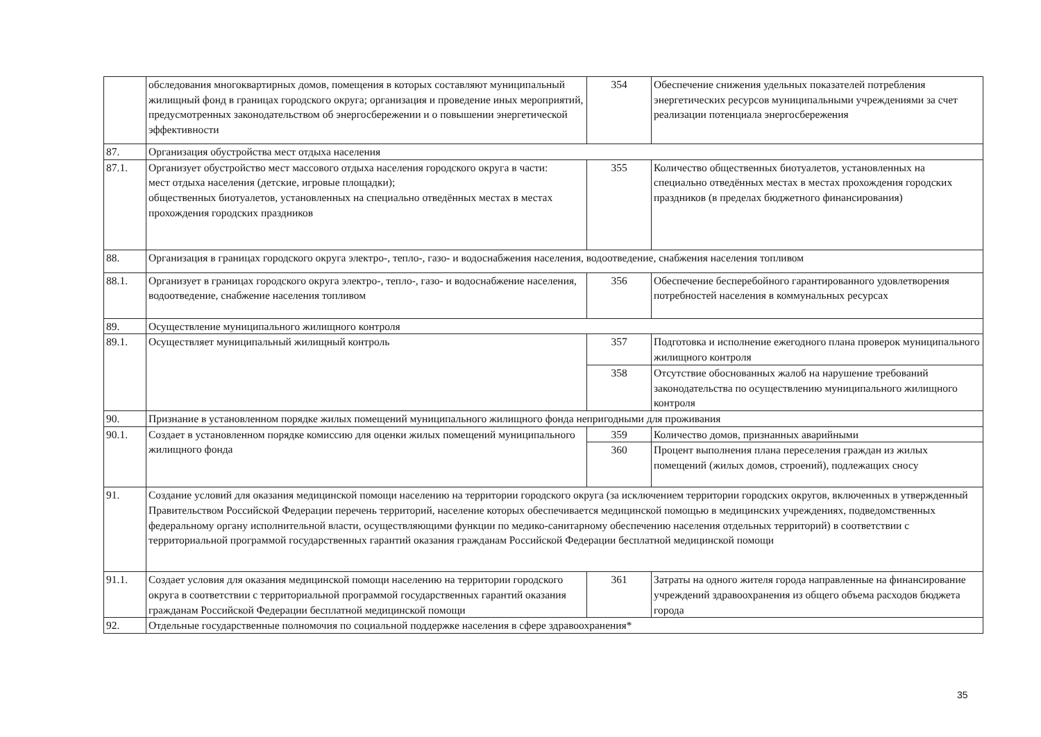| | обследования многоквартирных домов, помещения в которых составляют муниципальный жилищный фонд в границах городского округа; организация и проведение иных мероприятий, предусмотренных законодательством об энергосбережении и о повышении энергетической эффективности | 354 | Обеспечение снижения удельных показателей потребления энергетических ресурсов муниципальными учреждениями за счет реализации потенциала энергосбережения |
| 87. | Организация обустройства мест отдыха населения | | |
| 87.1. | Организует обустройство мест массового отдыха населения городского округа в части: мест отдыха населения (детские, игровые площадки); общественных биотуалетов, установленных на специально отведённых местах в местах прохождения городских праздников | 355 | Количество общественных биотуалетов, установленных на специально отведённых местах в местах прохождения городских праздников (в пределах бюджетного финансирования) |
| 88. | Организация в границах городского округа электро-, тепло-, газо- и водоснабжения населения, водоотведение, снабжения населения топливом | | |
| 88.1. | Организует в границах городского округа электро-, тепло-, газо- и водоснабжение населения, водоотведение, снабжение населения топливом | 356 | Обеспечение бесперебойного гарантированного удовлетворения потребностей населения в коммунальных ресурсах |
| 89. | Осуществление муниципального жилищного контроля | | |
| 89.1. | Осуществляет муниципальный жилищный контроль | 357 | Подготовка и исполнение ежегодного плана проверок муниципального жилищного контроля |
| | | 358 | Отсутствие обоснованных жалоб на нарушение требований законодательства по осуществлению муниципального жилищного контроля |
| 90. | Признание в установленном порядке жилых помещений муниципального жилищного фонда непригодными для проживания | | |
| 90.1. | Создает в установленном порядке комиссию для оценки жилых помещений муниципального жилищного фонда | 359 | Количество домов, признанных аварийными |
| | | 360 | Процент выполнения плана переселения граждан из жилых помещений (жилых домов, строений), подлежащих сносу |
| 91. | Создание условий для оказания медицинской помощи населению на территории городского округа (за исключением территории городских округов, включенных в утвержденный Правительством Российской Федерации перечень территорий, население которых обеспечивается медицинской помощью в медицинских учреждениях, подведомственных федеральному органу исполнительной власти, осуществляющими функции по медико-санитарному обеспечению населения отдельных территорий) в соответствии с территориальной программой государственных гарантий оказания гражданам Российской Федерации бесплатной медицинской помощи | | |
| 91.1. | Создает условия для оказания медицинской помощи населению на территории городского округа в соответствии с территориальной программой государственных гарантий оказания гражданам Российской Федерации бесплатной медицинской помощи | 361 | Затраты на одного жителя города направленные на финансирование учреждений здравоохранения из общего объема расходов бюджета города |
| 92. | Отдельные государственные полномочия по социальной поддержке населения в сфере здравоохранения* | | |
35